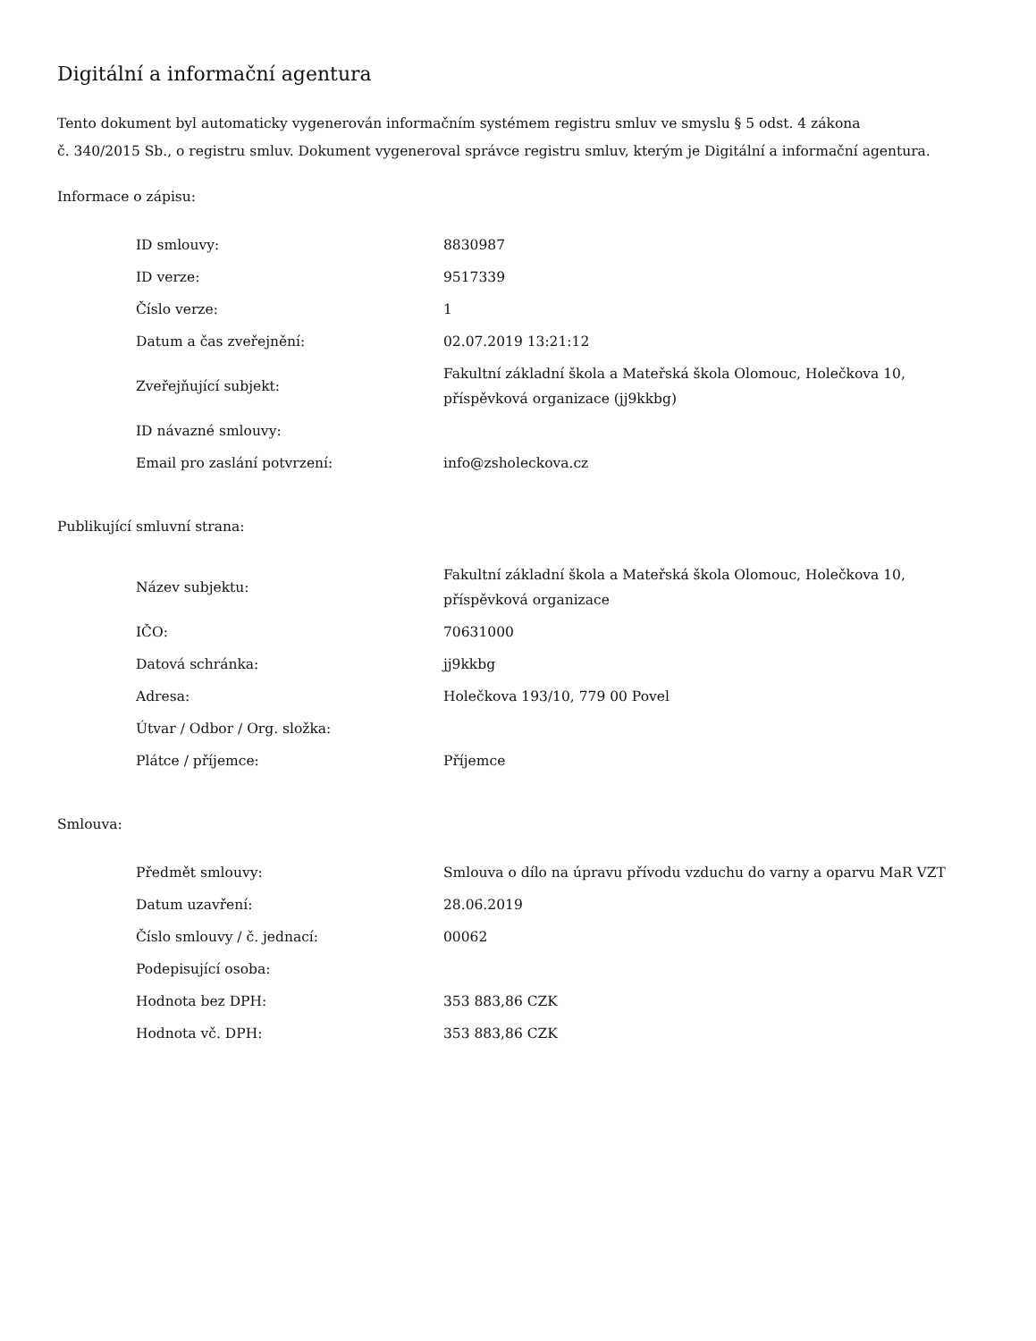Digitální a informační agentura
Tento dokument byl automaticky vygenerován informačním systémem registru smluv ve smyslu § 5 odst. 4 zákona
č. 340/2015 Sb., o registru smluv. Dokument vygeneroval správce registru smluv, kterým je Digitální a informační agentura.
Informace o zápisu:
| ID smlouvy: | 8830987 |
| ID verze: | 9517339 |
| Číslo verze: | 1 |
| Datum a čas zveřejnění: | 02.07.2019 13:21:12 |
| Zveřejňující subjekt: | Fakultní základní škola a Mateřská škola Olomouc, Holečkova 10, příspěvková organizace (jj9kkbg) |
| ID návazné smlouvy: | |
| Email pro zaslání potvrzení: | info@zsholeckova.cz |
Publikující smluvní strana:
| Název subjektu: | Fakultní základní škola a Mateřská škola Olomouc, Holečkova 10, příspěvková organizace |
| IČO: | 70631000 |
| Datová schránka: | jj9kkbg |
| Adresa: | Holečkova 193/10, 779 00 Povel |
| Útvar / Odbor / Org. složka: | |
| Plátce / příjemce: | Příjemce |
Smlouva:
| Předmět smlouvy: | Smlouva o dílo na úpravu přívodu vzduchu do varny a oparvu MaR VZT |
| Datum uzavření: | 28.06.2019 |
| Číslo smlouvy / č. jednací: | 00062 |
| Podepisující osoba: | |
| Hodnota bez DPH: | 353 883,86 CZK |
| Hodnota vč. DPH: | 353 883,86 CZK |